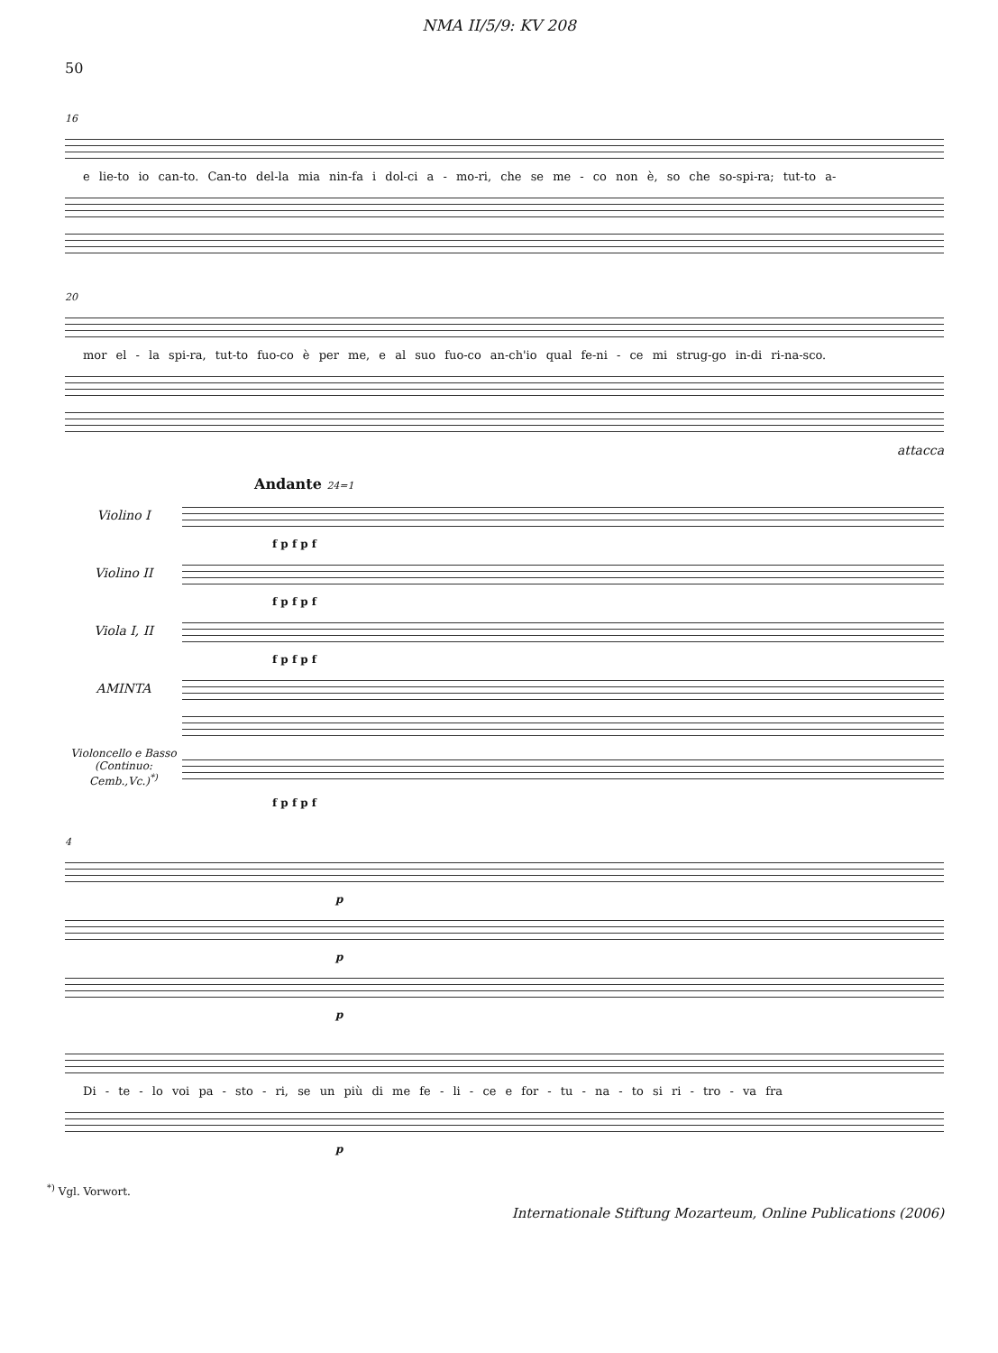NMA II/5/9: KV 208
50
16
e lie-to io can-to. Can-to del-la mia nin-fa i dol-ci a - mo-ri, che se me - co non è, so che so-spi-ra; tut-to a-
20
mor el - la spi-ra, tut-to fuo-co è per me, e al suo fuo-co an-ch'io qual fe-ni - ce mi strug-go in-di ri-na-sco.
attacca
Andante 24=1
Violino I
f p f p f
Violino II
f p f p f
Viola I, II
f p f p f
AMINTA
Violoncello e Basso
(Continuo: Cemb.,Vc.)<sup>*)</sup>
f p f p f
4
p
p
p
Di - te - lo voi pa - sto - ri, se un più di me fe - li - ce e for - tu - na - to si ri - tro - va fra
p
<sup>*)</sup> Vgl. Vorwort.
Internationale Stiftung Mozarteum, Online Publications (2006)